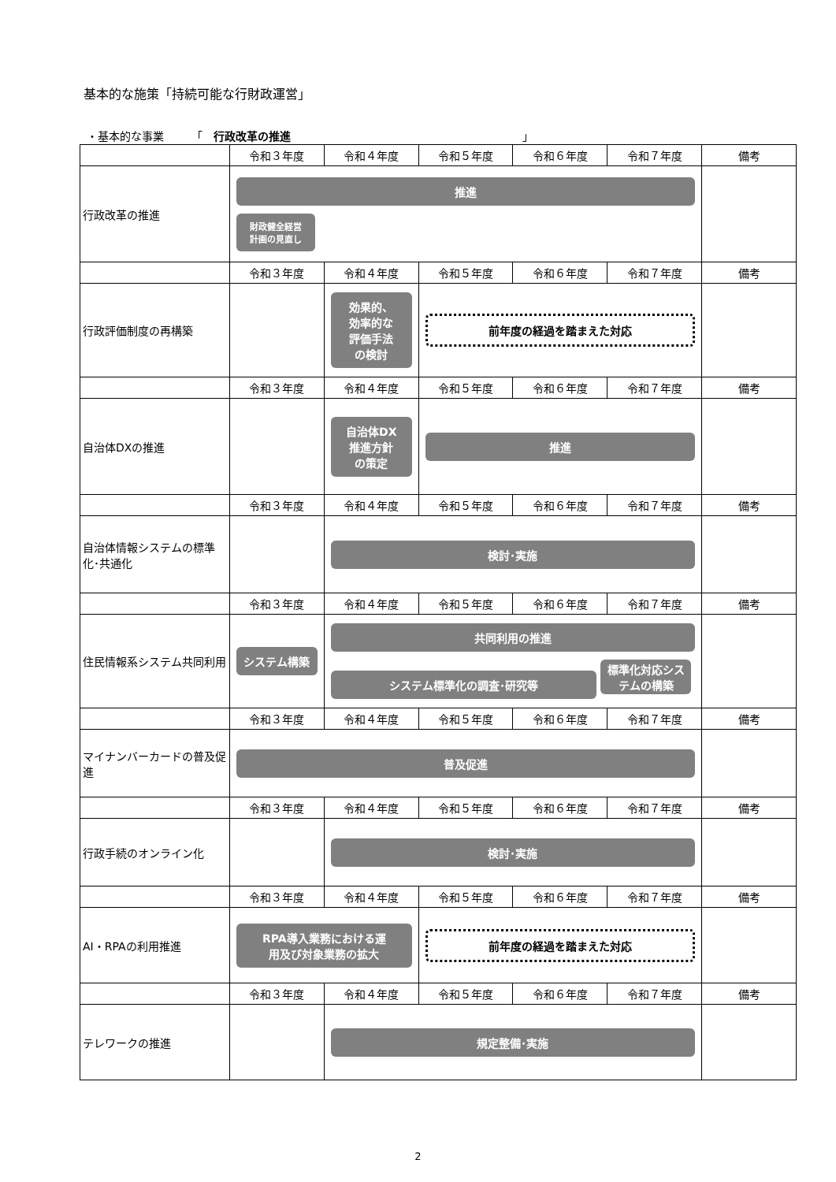基本的な施策「持続可能な行財政運営」
・基本的な事業　　　「　行政改革の推進　　　　　　　　　　　　　　　　　　　　　」
| | 令和３年度 | 令和４年度 | 令和５年度 | 令和６年度 | 令和７年度 | 備考 |
| --- | --- | --- | --- | --- | --- | --- |
| 行政改革の推進 | 推進 財政健全経営 計画の見直し | | | | | |
| | 令和３年度 | 令和４年度 | 令和５年度 | 令和６年度 | 令和７年度 | 備考 |
| 行政評価制度の再構築 | | 効果的、 効率的な 評価手法 の検討 | 前年度の経過を踏まえた対応 | | | |
| | 令和３年度 | 令和４年度 | 令和５年度 | 令和６年度 | 令和７年度 | 備考 |
| 自治体DXの推進 | | 自治体DX 推進方針 の策定 | 推進 | | | |
| | 令和３年度 | 令和４年度 | 令和５年度 | 令和６年度 | 令和７年度 | 備考 |
| 自治体情報システムの標準化･共通化 | | 検討･実施 | | | | |
| | 令和３年度 | 令和４年度 | 令和５年度 | 令和６年度 | 令和７年度 | 備考 |
| 住民情報系システム共同利用 | システム構築 | 共同利用の推進 システム標準化の調査･研究等 標準化対応システムの構築 | | | | |
| | 令和３年度 | 令和４年度 | 令和５年度 | 令和６年度 | 令和７年度 | 備考 |
| マイナンバーカードの普及促進 | 普及促進 | | | | | |
| | 令和３年度 | 令和４年度 | 令和５年度 | 令和６年度 | 令和７年度 | 備考 |
| 行政手続のオンライン化 | | 検討･実施 | | | | |
| | 令和３年度 | 令和４年度 | 令和５年度 | 令和６年度 | 令和７年度 | 備考 |
| AI・RPAの利用推進 | RPA導入業務における運 用及び対象業務の拡大 | | 前年度の経過を踏まえた対応 | | | |
| | 令和３年度 | 令和４年度 | 令和５年度 | 令和６年度 | 令和７年度 | 備考 |
| テレワークの推進 | | 規定整備･実施 | | | | |
2